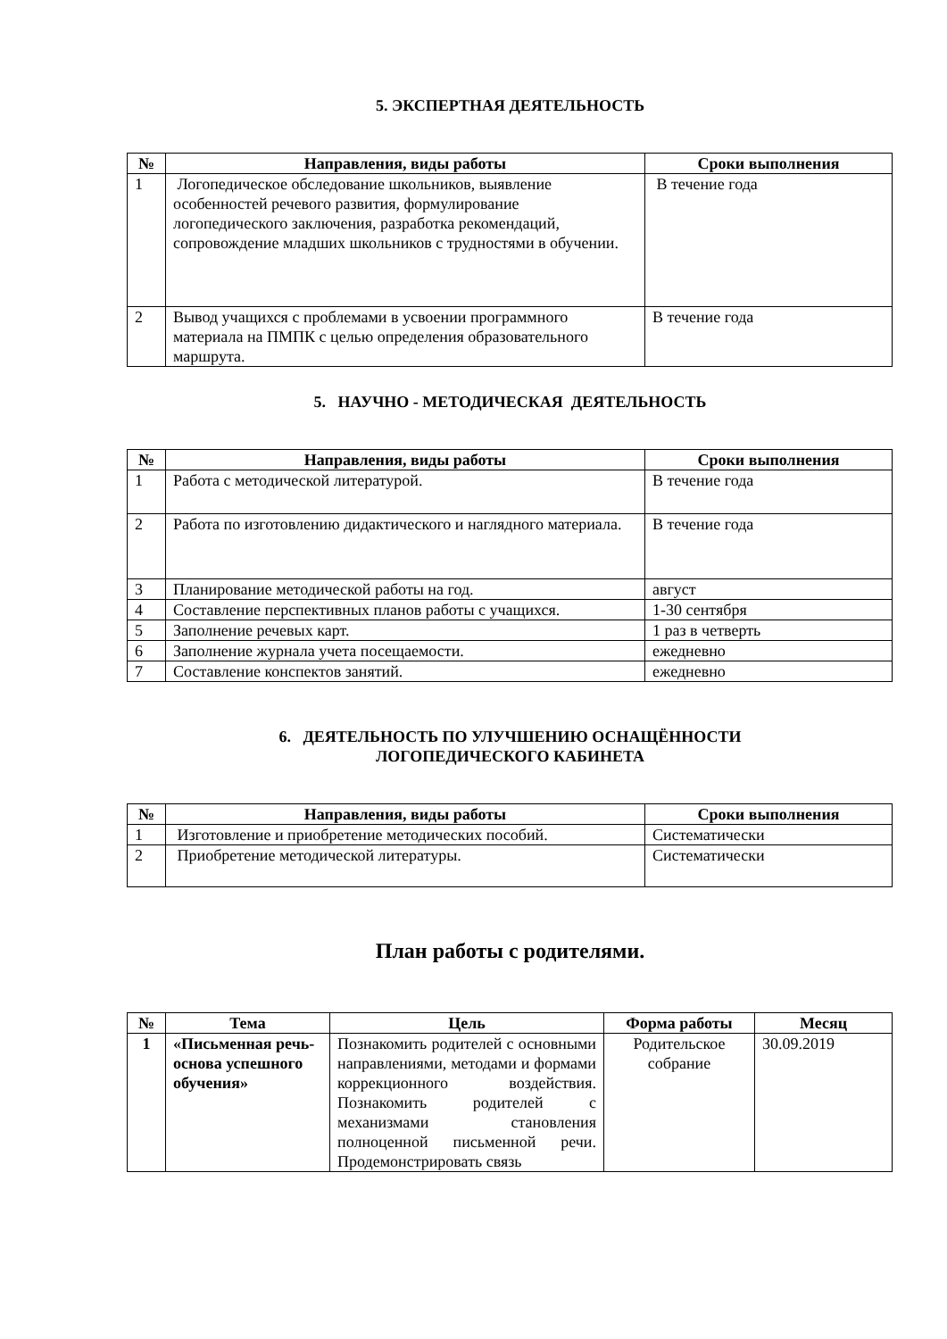5. ЭКСПЕРТНАЯ ДЕЯТЕЛЬНОСТЬ
| № | Направления, виды работы | Сроки выполнения |
| --- | --- | --- |
| 1 | Логопедическое обследование школьников, выявление особенностей речевого развития, формулирование логопедического заключения, разработка рекомендаций, сопровождение младших школьников с трудностями в обучении. | В течение года |
| 2 | Вывод учащихся с проблемами в усвоении программного материала на ПМПК с целью определения образовательного маршрута. | В течение года |
5. НАУЧНО - МЕТОДИЧЕСКАЯ ДЕЯТЕЛЬНОСТЬ
| № | Направления, виды работы | Сроки выполнения |
| --- | --- | --- |
| 1 | Работа с методической литературой. | В течение года |
| 2 | Работа по изготовлению дидактического и наглядного материала. | В течение года |
| 3 | Планирование методической работы на год. | август |
| 4 | Составление перспективных планов работы с учащихся. | 1-30 сентября |
| 5 | Заполнение речевых карт. | 1 раз в четверть |
| 6 | Заполнение журнала учета посещаемости. | ежедневно |
| 7 | Составление конспектов занятий. | ежедневно |
6. ДЕЯТЕЛЬНОСТЬ ПО УЛУЧШЕНИЮ ОСНАЩЁННОСТИ
ЛОГОПЕДИЧЕСКОГО КАБИНЕТА
| № | Направления, виды работы | Сроки выполнения |
| --- | --- | --- |
| 1 | Изготовление и приобретение методических пособий. | Систематически |
| 2 | Приобретение методической литературы. | Систематически |
План работы с родителями.
| № | Тема | Цель | Форма работы | Месяц |
| --- | --- | --- | --- | --- |
| 1 | «Письменная речь-основа успешного обучения» | Познакомить родителей с основными направлениями, методами и формами коррекционного воздействия. Познакомить родителей с механизмами становления полноценной письменной речи. Продемонстрировать связь | Родительское собрание | 30.09.2019 |